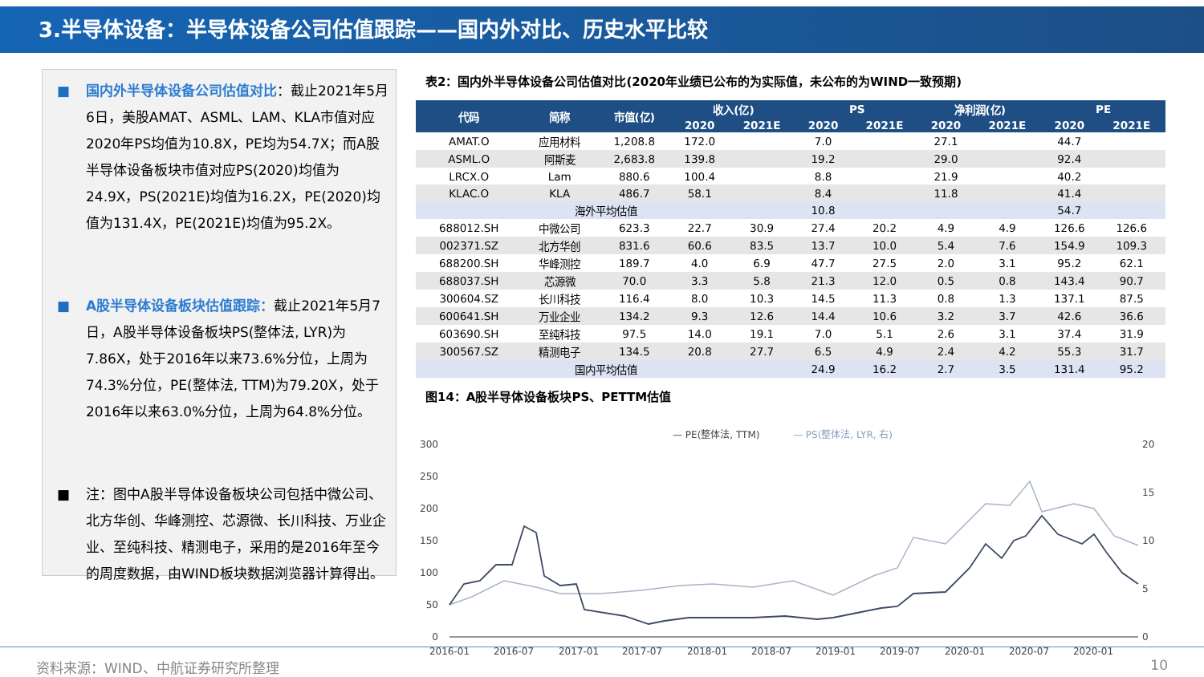3.半导体设备：半导体设备公司估值跟踪——国内外对比、历史水平比较
■ 国内外半导体设备公司估值对比：截止2021年5月6日，美股AMAT、ASML、LAM、KLA市值对应2020年PS均值为10.8X，PE均为54.7X；而A股半导体设备板块市值对应PS(2020)均值为24.9X，PS(2021E)均值为16.2X，PE(2020)均值为131.4X，PE(2021E)均值为95.2X。
■ A股半导体设备板块估值跟踪：截止2021年5月7日，A股半导体设备板块PS(整体法, LYR)为7.86X，处于2016年以来73.6%分位，上周为74.3%分位，PE(整体法, TTM)为79.20X，处于2016年以来63.0%分位，上周为64.8%分位。
■ 注：图中A股半导体设备板块公司包括中微公司、北方华创、华峰测控、芯源微、长川科技、万业企业、至纯科技、精测电子，采用的是2016年至今的周度数据，由WIND板块数据浏览器计算得出。
表2：国内外半导体设备公司估值对比(2020年业绩已公布的为实际值，未公布的为WIND一致预期)
| 代码 | 简称 | 市值(亿) | 收入(亿) | | PS | | 净利润(亿) | | PE | |
| --- | --- | --- | --- | --- | --- | --- | --- | --- | --- | --- |
| | | | 2020 | 2021E | 2020 | 2021E | 2020 | 2021E | 2020 | 2021E |
| AMAT.O | 应用材料 | 1,208.8 | 172.0 | | 7.0 | | 27.1 | | 44.7 | |
| ASML.O | 阿斯麦 | 2,683.8 | 139.8 | | 19.2 | | 29.0 | | 92.4 | |
| LRCX.O | Lam | 880.6 | 100.4 | | 8.8 | | 21.9 | | 40.2 | |
| KLAC.O | KLA | 486.7 | 58.1 | | 8.4 | | 11.8 | | 41.4 | |
| 海外平均估值 | | | | | 10.8 | | | | 54.7 | |
| 688012.SH | 中微公司 | 623.3 | 22.7 | 30.9 | 27.4 | 20.2 | 4.9 | 4.9 | 126.6 | 126.6 |
| 002371.SZ | 北方华创 | 831.6 | 60.6 | 83.5 | 13.7 | 10.0 | 5.4 | 7.6 | 154.9 | 109.3 |
| 688200.SH | 华峰测控 | 189.7 | 4.0 | 6.9 | 47.7 | 27.5 | 2.0 | 3.1 | 95.2 | 62.1 |
| 688037.SH | 芯源微 | 70.0 | 3.3 | 5.8 | 21.3 | 12.0 | 0.5 | 0.8 | 143.4 | 90.7 |
| 300604.SZ | 长川科技 | 116.4 | 8.0 | 10.3 | 14.5 | 11.3 | 0.8 | 1.3 | 137.1 | 87.5 |
| 600641.SH | 万业企业 | 134.2 | 9.3 | 12.6 | 14.4 | 10.6 | 3.2 | 3.7 | 42.6 | 36.6 |
| 603690.SH | 至纯科技 | 97.5 | 14.0 | 19.1 | 7.0 | 5.1 | 2.6 | 3.1 | 37.4 | 31.9 |
| 300567.SZ | 精测电子 | 134.5 | 20.8 | 27.7 | 6.5 | 4.9 | 2.4 | 4.2 | 55.3 | 31.7 |
| 国内平均估值 | | | | | 24.9 | 16.2 | 2.7 | 3.5 | 131.4 | 95.2 |
图14：A股半导体设备板块PS、PETTM估值
— PE(整体法, TTM)
— PS(整体法, LYR, 右)
300
250
200
150
100
50
0
20
15
10
5
0
2016-01
2016-07
2017-01
2017-07
2018-01
2018-07
2019-01
2019-07
2020-01
2020-07
2020-01
资料来源：WIND、中航证券研究所整理 10